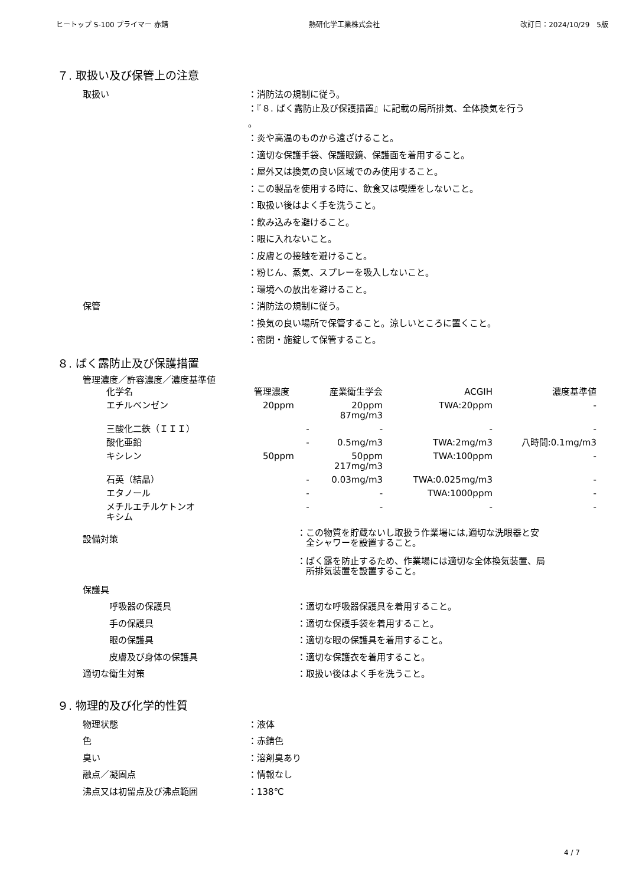ヒートップ S-100 プライマー 赤錆 熱研化学工業株式会社 改訂日：2024/10/29　5版
７. 取扱い及び保管上の注意
取扱い ：消防法の規制に従う。
：『８. ばく露防止及び保護措置』に記載の局所排気、全体換気を行う
。
：炎や高温のものから遠ざけること。
：適切な保護手袋、保護眼鏡、保護面を着用すること。
：屋外又は換気の良い区域でのみ使用すること。
：この製品を使用する時に、飲食又は喫煙をしないこと。
：取扱い後はよく手を洗うこと。
：飲み込みを避けること。
：眼に入れないこと。
：皮膚との接触を避けること。
：粉じん、蒸気、スプレーを吸入しないこと。
：環境への放出を避けること。
保管 ：消防法の規制に従う。
：換気の良い場所で保管すること。涼しいところに置くこと。
：密閉・施錠して保管すること。
８. ばく露防止及び保護措置
管理濃度／許容濃度／濃度基準値
| 化学名 | 管理濃度 | 産業衛生学会 | ACGIH | 濃度基準値 |
| --- | --- | --- | --- | --- |
| エチルベンゼン | 20ppm | 20ppm 87mg/m3 | TWA:20ppm | - |
| 三酸化二鉄（ＩＩＩ） | - | - | - | - |
| 酸化亜鉛 | - | 0.5mg/m3 | TWA:2mg/m3 | 八時間:0.1mg/m3 |
| キシレン | 50ppm | 50ppm 217mg/m3 | TWA:100ppm | - |
| 石英（結晶） | - | 0.03mg/m3 | TWA:0.025mg/m3 | - |
| エタノール | - | - | TWA:1000ppm | - |
| メチルエチルケトンオ キシム | - | - | - | - |
設備対策
：この物質を貯蔵ないし取扱う作業場には,適切な洗眼器と安
　全シャワーを設置すること。
：ばく露を防止するため、作業場には適切な全体換気装置、局
　所排気装置を設置すること。
保護具
呼吸器の保護具 ：適切な呼吸器保護具を着用すること。
手の保護具 ：適切な保護手袋を着用すること。
眼の保護具 ：適切な眼の保護具を着用すること。
皮膚及び身体の保護具 ：適切な保護衣を着用すること。
適切な衛生対策 ：取扱い後はよく手を洗うこと。
９. 物理的及び化学的性質
物理状態 ：液体
色 ：赤錆色
臭い ：溶剤臭あり
融点／凝固点 ：情報なし
沸点又は初留点及び沸点範囲 ：138℃
4 / 7